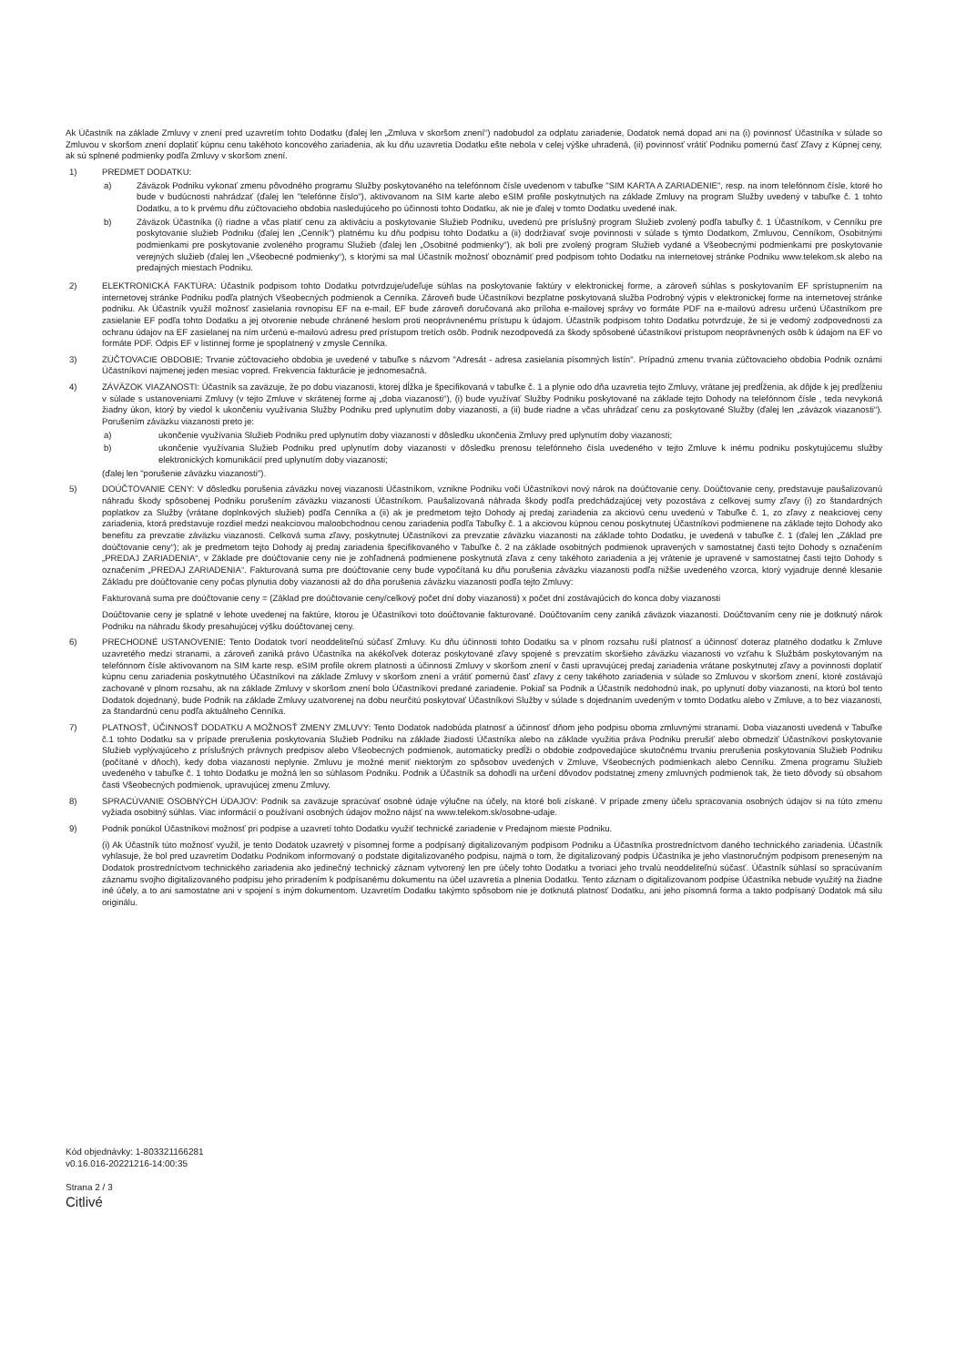Ak Účastník na základe Zmluvy v znení pred uzavretím tohto Dodatku (ďalej len „Zmluva v skoršom znení“) nadobudol za odplatu zariadenie, Dodatok nemá dopad ani na (i) povinnosť Účastníka v súlade so Zmluvou v skoršom znení doplatiť kúpnu cenu takéhoto koncového zariadenia, ak ku dňu uzavretia Dodatku ešte nebola v celej výške uhradená, (ii) povinnosť vrátiť Podniku pomernú časť Zľavy z Kúpnej ceny, ak sú splnené podmienky podľa Zmluvy v skoršom znení.
1) PREDMET DODATKU:
a) Záväzok Podniku vykonať zmenu pôvodného programu Služby poskytovaného na telefónnom čísle uvedenom v tabuľke "SIM KARTA A ZARIADENIE", resp. na inom telefónnom čísle, ktoré ho bude v budúcnosti nahrádzať (ďalej len "telefónne číslo"), aktivovanom na SIM karte alebo eSIM profile poskytnutých na základe Zmluvy na program Služby uvedený v tabuľke č. 1 tohto Dodatku, a to k prvému dňu zúčtovacieho obdobia nasledujúceho po účinnosti tohto Dodatku, ak nie je ďalej v tomto Dodatku uvedené inak.
b) Záväzok Účastníka (i) riadne a včas platiť cenu za aktiváciu a poskytovanie Služieb Podniku, uvedenú pre príslušný program Služieb zvolený podľa tabuľky č. 1 Účastníkom, v Cenníku pre poskytovanie služieb Podniku (ďalej len „Cenník“) platnému ku dňu podpisu tohto Dodatku a (ii) dodržiavať svoje povinnosti v súlade s týmto Dodatkom, Zmluvou, Cenníkom, Osobitnými podmienkami pre poskytovanie zvoleného programu Služieb (ďalej len „Osobitné podmienky“), ak boli pre zvolený program Služieb vydané a Všeobecnými podmienkami pre poskytovanie verejných služieb (ďalej len „Všeobecné podmienky“), s ktorými sa mal Účastník možnosť oboznámiť pred podpisom tohto Dodatku na internetovej stránke Podniku www.telekom.sk alebo na predajných miestach Podniku.
2) ELEKTRONICKÁ FAKTÚRA: Účastník podpisom tohto Dodatku potvrdzuje/udeľuje súhlas na poskytovanie faktúry v elektronickej forme, a zároveň súhlas s poskytovaním EF sprístupnením na internetovej stránke Podniku podľa platných Všeobecných podmienok a Cenníka. Zároveň bude Účastníkovi bezplatne poskytovaná služba Podrobný výpis v elektronickej forme na internetovej stránke podniku. Ak Účastník využil možnosť zasielania rovnopisu EF na e-mail, EF bude zároveň doručovaná ako príloha e-mailovej správy vo formáte PDF na e-mailovú adresu určenú Účastníkom pre zasielanie EF podľa tohto Dodatku a jej otvorenie nebude chránené heslom proti neoprávnenému prístupu k údajom. Účastník podpisom tohto Dodatku potvrdzuje, že si je vedomý zodpovednosti za ochranu údajov na EF zasielanej na ním určenú e-mailovú adresu pred prístupom tretích osôb. Podnik nezodpovedá za škody spôsobené účastníkovi prístupom neoprávnených osôb k údajom na EF vo formáte PDF. Odpis EF v listinnej forme je spoplatnený v zmysle Cenníka.
3) ZÚČTOVACIE OBDOBIE: Trvanie zúčtovacieho obdobia je uvedené v tabuľke s názvom "Adresát - adresa zasielania písomných listín". Prípadnú zmenu trvania zúčtovacieho obdobia Podnik oznámi Účastníkovi najmenej jeden mesiac vopred. Frekvencia fakturácie je jednomesačná.
4) ZÁVÄZOK VIAZANOSTI: Účastník sa zaväzuje, že po dobu viazanosti, ktorej dĺžka je špecifikovaná v tabuľke č. 1 a plynie odo dňa uzavretia tejto Zmluvy, vrátane jej predĺženia, ak dôjde k jej predĺženiu v súlade s ustanoveniami Zmluvy (v tejto Zmluve v skrátenej forme aj „doba viazanosti“), (i) bude využívať Služby Podniku poskytované na základe tejto Dohody na telefónnom čísle , teda nevykoná žiadny úkon, ktorý by viedol k ukončeniu využívania Služby Podniku pred uplynutím doby viazanosti, a (ii) bude riadne a včas uhrádzať cenu za poskytované Služby (ďalej len „záväzok viazanosti“). Porušením záväzku viazanosti preto je:
a) ukončenie využívania Služieb Podniku pred uplynutím doby viazanosti v dôsledku ukončenia Zmluvy pred uplynutím doby viazanosti;
b) ukončenie využívania Služieb Podniku pred uplynutím doby viazanosti v dôsledku prenosu telefónneho čísla uvedeného v tejto Zmluve k inému podniku poskytujúcemu služby elektronických komunikácií pred uplynutím doby viazanosti;
(ďalej len "porušenie záväzku viazanosti").
5) DOÚČTOVANIE CENY: V dôsledku porušenia záväzku novej viazanosti Účastníkom, vznikne Podniku voči Účastníkovi nový nárok na doúčtovanie ceny. Doúčtovanie ceny, predstavuje paušalizovanú náhradu škody spôsobenej Podniku porušením záväzku viazanosti Účastníkom. Paušalizovaná náhrada škody podľa predchádzajúcej vety pozostáva z celkovej sumy zľavy (i) zo štandardných poplatkov za Služby (vrátane doplnkových služieb) podľa Cenníka a (ii) ak je predmetom tejto Dohody aj predaj zariadenia za akciovú cenu uvedenú v Tabuľke č. 1, zo zľavy z neakciovej ceny zariadenia, ktorá predstavuje rozdiel medzi neakciovou maloobchodnou cenou zariadenia podľa Tabuľky č. 1 a akciovou kúpnou cenou poskytnutej Účastníkovi podmienene na základe tejto Dohody ako benefitu za prevzatie záväzku viazanosti. Celková suma zľavy, poskytnutej Účastníkovi za prevzatie záväzku viazanosti na základe tohto Dodatku, je uvedená v tabuľke č. 1 (ďalej len „Základ pre doúčtovanie ceny“); ak je predmetom tejto Dohody aj predaj zariadenia špecifikovaného v Tabuľke č. 2 na základe osobitných podmienok upravených v samostatnej časti tejto Dohody s označením „PREDAJ ZARIADENIA“, v Základe pre doúčtovanie ceny nie je zohľadnená podmienene poskytnutá zľava z ceny takéhoto zariadenia a jej vrátenie je upravené v samostatnej časti tejto Dohody s označením „PREDAJ ZARIADENIA“. Fakturovaná suma pre doúčtovanie ceny bude vypočítaná ku dňu porušenia záväzku viazanosti podľa nižšie uvedeného vzorca, ktorý vyjadruje denné klesanie Základu pre doúčtovanie ceny počas plynutia doby viazanosti až do dňa porušenia záväzku viazanosti podľa tejto Zmluvy:
Fakturovaná suma pre doúčtovanie ceny = (Základ pre doúčtovanie ceny/celkový počet dní doby viazanosti) x počet dní zostávajúcich do konca doby viazanosti
Doúčtovanie ceny je splatné v lehote uvedenej na faktúre, ktorou je Účastníkovi toto doúčtovanie fakturované. Doúčtovaním ceny zaniká záväzok viazanosti. Doúčtovaním ceny nie je dotknutý nárok Podniku na náhradu škody presahujúcej výšku doúčtovanej ceny.
6) PRECHODNÉ USTANOVENIE: Tento Dodatok tvorí neoddeliteľnú súčasť Zmluvy. Ku dňu účinnosti tohto Dodatku sa v plnom rozsahu ruší platnosť a účinnosť doteraz platného dodatku k Zmluve uzavretého medzi stranami, a zároveň zaniká právo Účastníka na akékoľvek doteraz poskytované zľavy spojené s prevzatím skoršieho záväzku viazanosti vo vzťahu k Službám poskytovaným na telefónnom čísle aktivovanom na SIM karte resp. eSIM profile okrem platnosti a účinnosti Zmluvy v skoršom znení v časti upravujúcej predaj zariadenia vrátane poskytnutej zľavy a povinnosti doplatiť kúpnu cenu zariadenia poskytnutého Účastníkovi na základe Zmluvy v skoršom znení a vrátiť pomernú časť zľavy z ceny takéhoto zariadenia v súlade so Zmluvou v skoršom znení, ktoré zostávajú zachované v plnom rozsahu, ak na základe Zmluvy v skoršom znení bolo Účastníkovi predané zariadenie. Pokiaľ sa Podnik a Účastník nedohodnú inak, po uplynutí doby viazanosti, na ktorú bol tento Dodatok dojednaný, bude Podnik na základe Zmluvy uzatvorenej na dobu neurčitú poskytovať Účastníkovi Služby v súlade s dojednaním uvedeným v tomto Dodatku alebo v Zmluve, a to bez viazanosti, za štandardnú cenu podľa aktuálneho Cenníka.
7) PLATNOSŤ, ÚČINNOSŤ DODATKU A MOŽNOSŤ ZMENY ZMLUVY: Tento Dodatok nadobúda platnosť a účinnosť dňom jeho podpisu oboma zmluvnými stranami. Doba viazanosti uvedená v Tabuľke č.1 tohto Dodatku sa v prípade prerušenia poskytovania Služieb Podniku na základe žiadosti Účastníka alebo na základe využitia práva Podniku prerušiť alebo obmedziť Účastníkovi poskytovanie Služieb vyplývajúceho z príslušných právnych predpisov alebo Všeobecných podmienok, automaticky predĺži o obdobie zodpovedajúce skutočnému trvaniu prerušenia poskytovania Služieb Podniku (počítané v dňoch), kedy doba viazanosti neplynie. Zmluvu je možné meniť niektorým zo spôsobov uvedených v Zmluve, Všeobecných podmienkach alebo Cenníku. Zmena programu Služieb uvedeného v tabuľke č. 1 tohto Dodatku je možná len so súhlasom Podniku. Podnik a Účastník sa dohodli na určení dôvodov podstatnej zmeny zmluvných podmienok tak, že tieto dôvody sú obsahom časti Všeobecných podmienok, upravujúcej zmenu Zmluvy.
8) SPRACÚVANIE OSOBNÝCH ÚDAJOV: Podnik sa zaväzuje spracúvať osobné údaje výlučne na účely, na ktoré boli získané. V prípade zmeny účelu spracovania osobných údajov si na túto zmenu vyžiada osobitný súhlas. Viac informácií o používaní osobných údajov možno nájsť na www.telekom.sk/osobne-udaje.
9) Podnik ponúkol Účastníkovi možnosť pri podpise a uzavretí tohto Dodatku využiť technické zariadenie v Predajnom mieste Podniku.
(i) Ak Účastník túto možnosť využil, je tento Dodatok uzavretý v písomnej forme a podpísaný digitalizovaným podpisom Podniku a Účastníka prostredníctvom daného technického zariadenia. Účastník vyhlasuje, že bol pred uzavretím Dodatku Podnikom informovaný o podstate digitalizovaného podpisu, najmä o tom, že digitalizovaný podpis Účastníka je jeho vlastnoručným podpisom preneseným na Dodatok prostredníctvom technického zariadenia ako jedinečný technický záznam vytvorený len pre účely tohto Dodatku a tvoriaci jeho trvalú neoddeliteľnú súčasť. Účastník súhlasí so spracúvaním záznamu svojho digitalizovaného podpisu jeho priradením k podpísanému dokumentu na účel uzavretia a plnenia Dodatku. Tento záznam o digitalizovanom podpise Účastníka nebude využitý na žiadne iné účely, a to ani samostatne ani v spojení s iným dokumentom. Uzavretím Dodatku takýmto spôsobom nie je dotknutá platnosť Dodatku, ani jeho písomná forma a takto podpísaný Dodatok má silu originálu.
Kód objednávky: 1-803321166281
v0.16.016-20221216-14:00:35
Strana 2 / 3
Citlivé